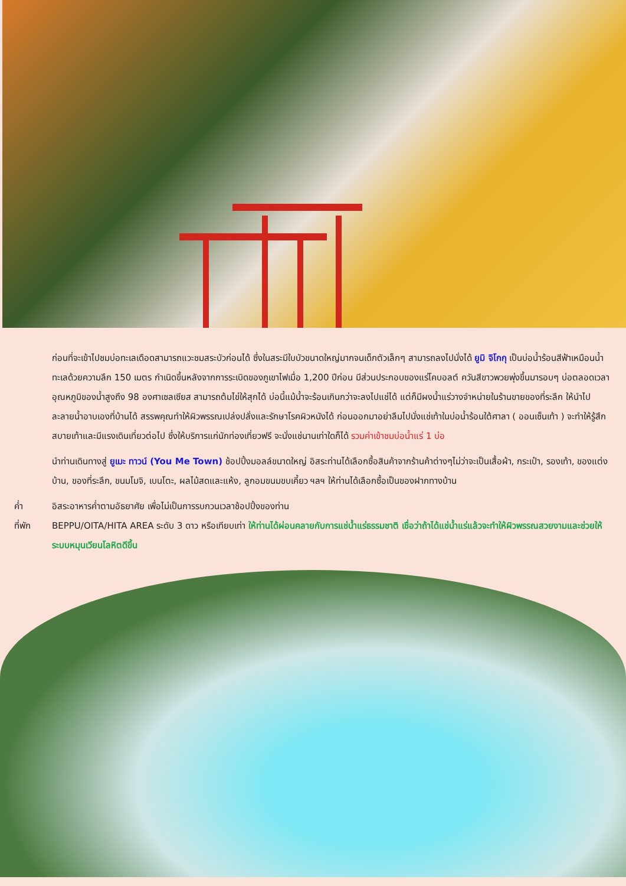ก่อนที่จะเข้าไปชมบ่อทะเลเดือดสามารถแวะชมสระบัวก่อนได้ ซึ่งในสระมีใบบัวขนาดใหญ่มากจนเด็กตัวเล็กๆ สามารถลงไปนั่งได้ ยูมิ จิโกกุ เป็นบ่อน้ำร้อนสีฟ้าเหมือนน้ำทะเลด้วยความลึก 150 เมตร กำเนิดขึ้นหลังจากการระเบิดของภูเขาไฟเมื่อ 1,200 ปีก่อน มีส่วนประกอบของแร่โคบอลต์ ควันสีขาวพวยพุ่งขึ้นมารอบๆ บ่อตลอดเวลาอุณหภูมิของน้ำสูงถึง 98 องศาเซลเซียส สามารถต้มไข่ให้สุกได้ บ่อนี้แม้น้ำจะร้อนเกินกว่าจะลงไปแช่ได้ แต่ก็มีผงน้ำแร่วางจำหน่ายในร้านขายของที่ระลึก ให้นำไปละลายน้ำอาบเองที่บ้านได้ สรรพคุณทำให้ผิวพรรณเปล่งปลั่งและรักษาโรคผิวหนังได้ ก่อนออกมาอย่าลืมไปนั่งแช่เท้าในบ่อน้ำร้อนใต้ศาลา ( ออนเซ็นเท้า ) จะทำให้รู้สึกสบายเท้าและมีแรงเดินเที่ยวต่อไป ซึ่งให้บริการแก่นักท่องเที่ยวฟรี จะนั่งแช่นานเท่าใดก็ได้ รวมค่าเข้าชมบ่อน้ำแร่ 1 บ่อ
นำท่านเดินทางสู่ ยูเมะ ทาวน์ (You Me Town) ช้อปปิ้งมอลล์ขนาดใหญ่ อิสระท่านได้เลือกซื้อสินค้าจากร้านค้าต่างๆไม่ว่าจะเป็นเสื้อผ้า, กระเป๋า, รองเท้า, ของแต่งบ้าน, ของที่ระลึก, ขนมโมจิ, เบนโตะ, ผลไม้สดและแห้ง, ลูกอมขนมขบเคี้ยว ฯลฯ ให้ท่านได้เลือกซื้อเป็นของฝากทางบ้าน
ค่ำ อิสระอาหารค่ำตามอัธยาศัย เพื่อไม่เป็นการรบกวนเวลาช้อปปิ้งของท่าน
ที่พัก BEPPU/OITA/HITA AREA ระดับ 3 ดาว หรือเทียบเท่า ให้ท่านได้ผ่อนคลายกับการแช่น้ำแร่ธรรมชาติ เชื่อว่าถ้าได้แช่น้ำแร่แล้วจะทำให้ผิวพรรณสวยงามและช่วยให้ระบบหมุนเวียนโลหิตดีขึ้น